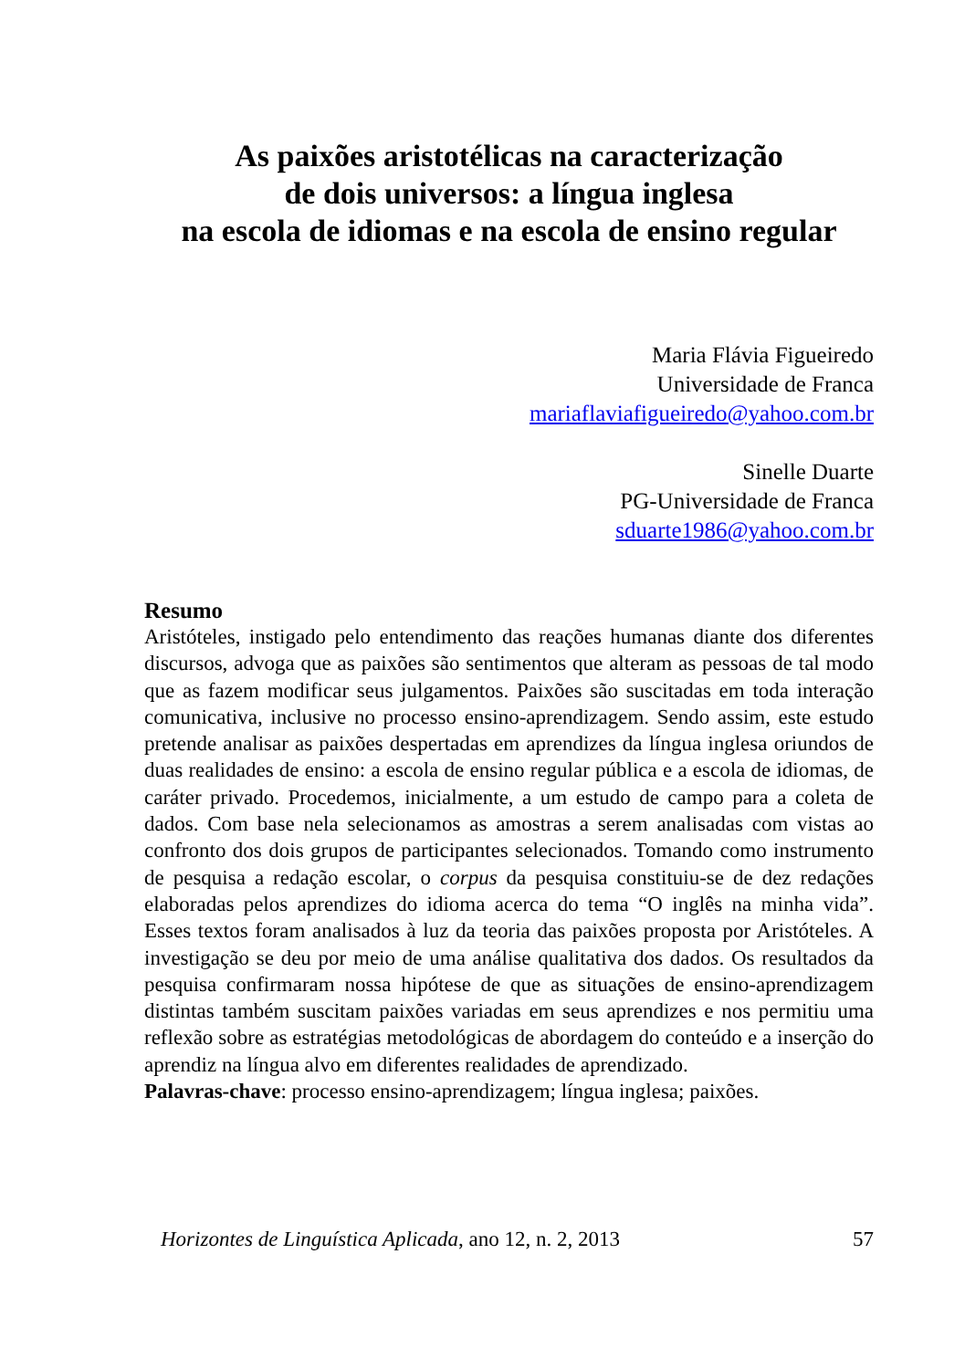As paixões aristotélicas na caracterização
de dois universos: a língua inglesa
na escola de idiomas e na escola de ensino regular
Maria Flávia Figueiredo
Universidade de Franca
mariaflaviafigueiredo@yahoo.com.br
Sinelle Duarte
PG-Universidade de Franca
sduarte1986@yahoo.com.br
Resumo
Aristóteles, instigado pelo entendimento das reações humanas diante dos diferentes discursos, advoga que as paixões são sentimentos que alteram as pessoas de tal modo que as fazem modificar seus julgamentos. Paixões são suscitadas em toda interação comunicativa, inclusive no processo ensino-aprendizagem. Sendo assim, este estudo pretende analisar as paixões despertadas em aprendizes da língua inglesa oriundos de duas realidades de ensino: a escola de ensino regular pública e a escola de idiomas, de caráter privado. Procedemos, inicialmente, a um estudo de campo para a coleta de dados. Com base nela selecionamos as amostras a serem analisadas com vistas ao confronto dos dois grupos de participantes selecionados. Tomando como instrumento de pesquisa a redação escolar, o corpus da pesquisa constituiu-se de dez redações elaboradas pelos aprendizes do idioma acerca do tema “O inglês na minha vida”. Esses textos foram analisados à luz da teoria das paixões proposta por Aristóteles. A investigação se deu por meio de uma análise qualitativa dos dados. Os resultados da pesquisa confirmaram nossa hipótese de que as situações de ensino-aprendizagem distintas também suscitam paixões variadas em seus aprendizes e nos permitiu uma reflexão sobre as estratégias metodológicas de abordagem do conteúdo e a inserção do aprendiz na língua alvo em diferentes realidades de aprendizado.
Palavras-chave: processo ensino-aprendizagem; língua inglesa; paixões.
Horizontes de Linguística Aplicada, ano 12, n. 2, 2013 57